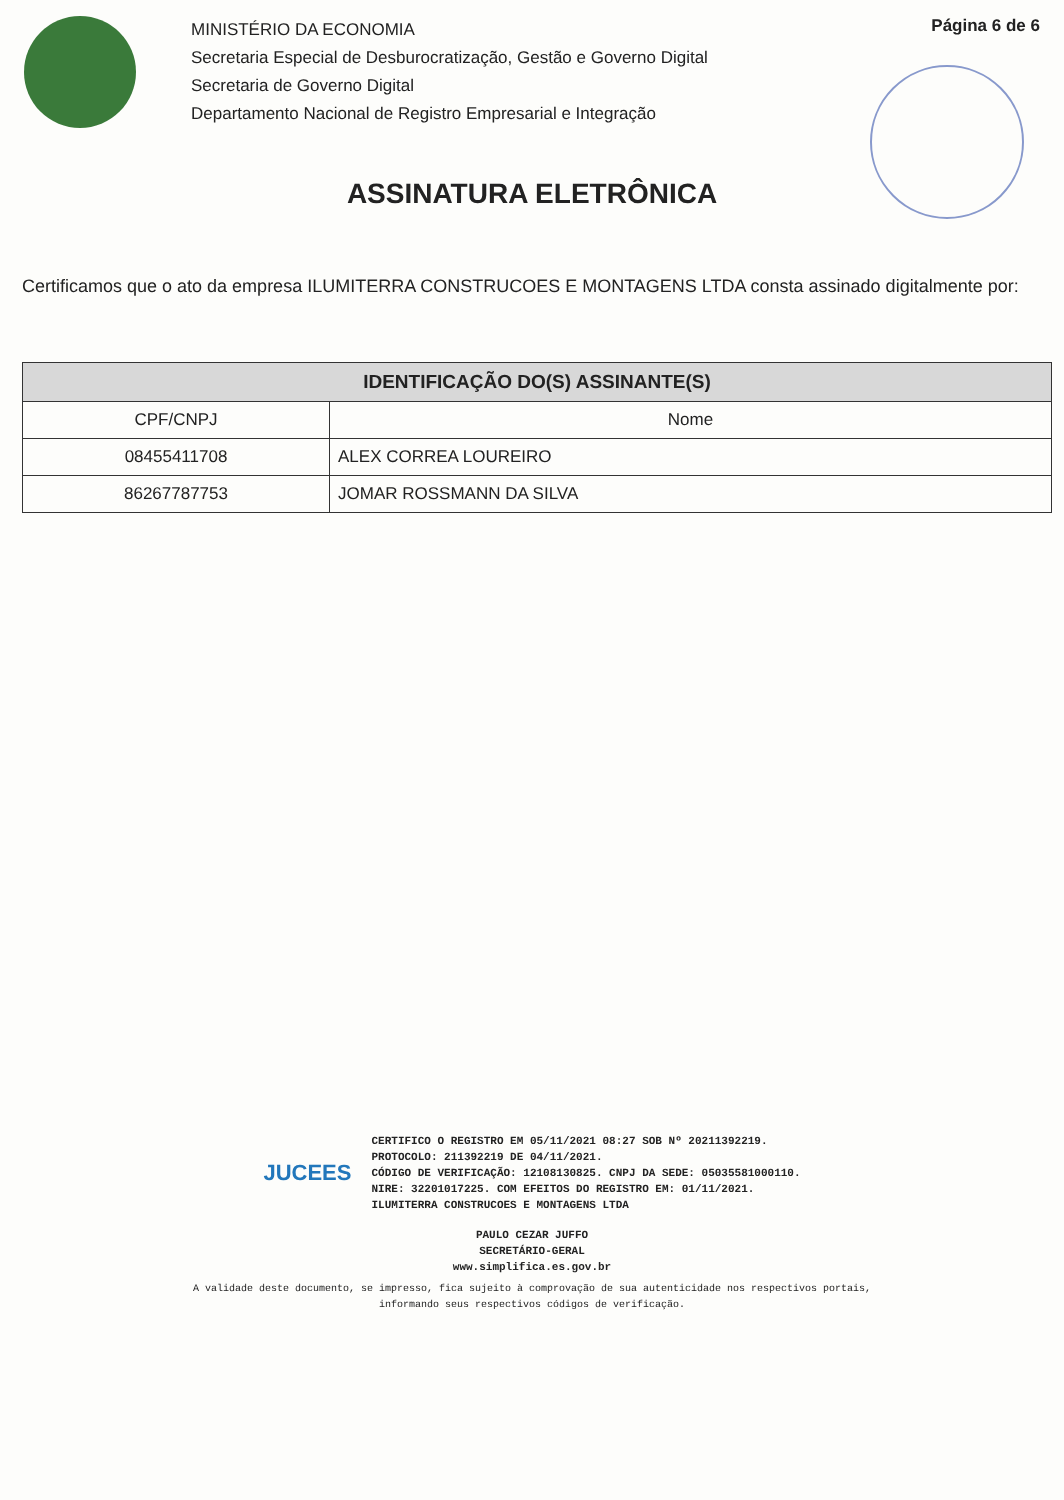MINISTÉRIO DA ECONOMIA
Secretaria Especial de Desburocratização, Gestão e Governo Digital
Secretaria de Governo Digital
Departamento Nacional de Registro Empresarial e Integração
Página 6 de 6
ASSINATURA ELETRÔNICA
Certificamos que o ato da empresa ILUMITERRA CONSTRUCOES E MONTAGENS LTDA consta assinado digitalmente por:
| IDENTIFICAÇÃO DO(S) ASSINANTE(S) | |
| --- | --- |
| CPF/CNPJ | Nome |
| 08455411708 | ALEX CORREA LOUREIRO |
| 86267787753 | JOMAR ROSSMANN DA SILVA |
JUCEES
CERTIFICO O REGISTRO EM 05/11/2021 08:27 SOB Nº 20211392219.
PROTOCOLO: 211392219 DE 04/11/2021.
CÓDIGO DE VERIFICAÇÃO: 12108130825. CNPJ DA SEDE: 05035581000110.
NIRE: 32201017225. COM EFEITOS DO REGISTRO EM: 01/11/2021.
ILUMITERRA CONSTRUCOES E MONTAGENS LTDA
PAULO CEZAR JUFFO
SECRETÁRIO-GERAL
www.simplifica.es.gov.br
A validade deste documento, se impresso, fica sujeito à comprovação de sua autenticidade nos respectivos portais,
informando seus respectivos códigos de verificação.